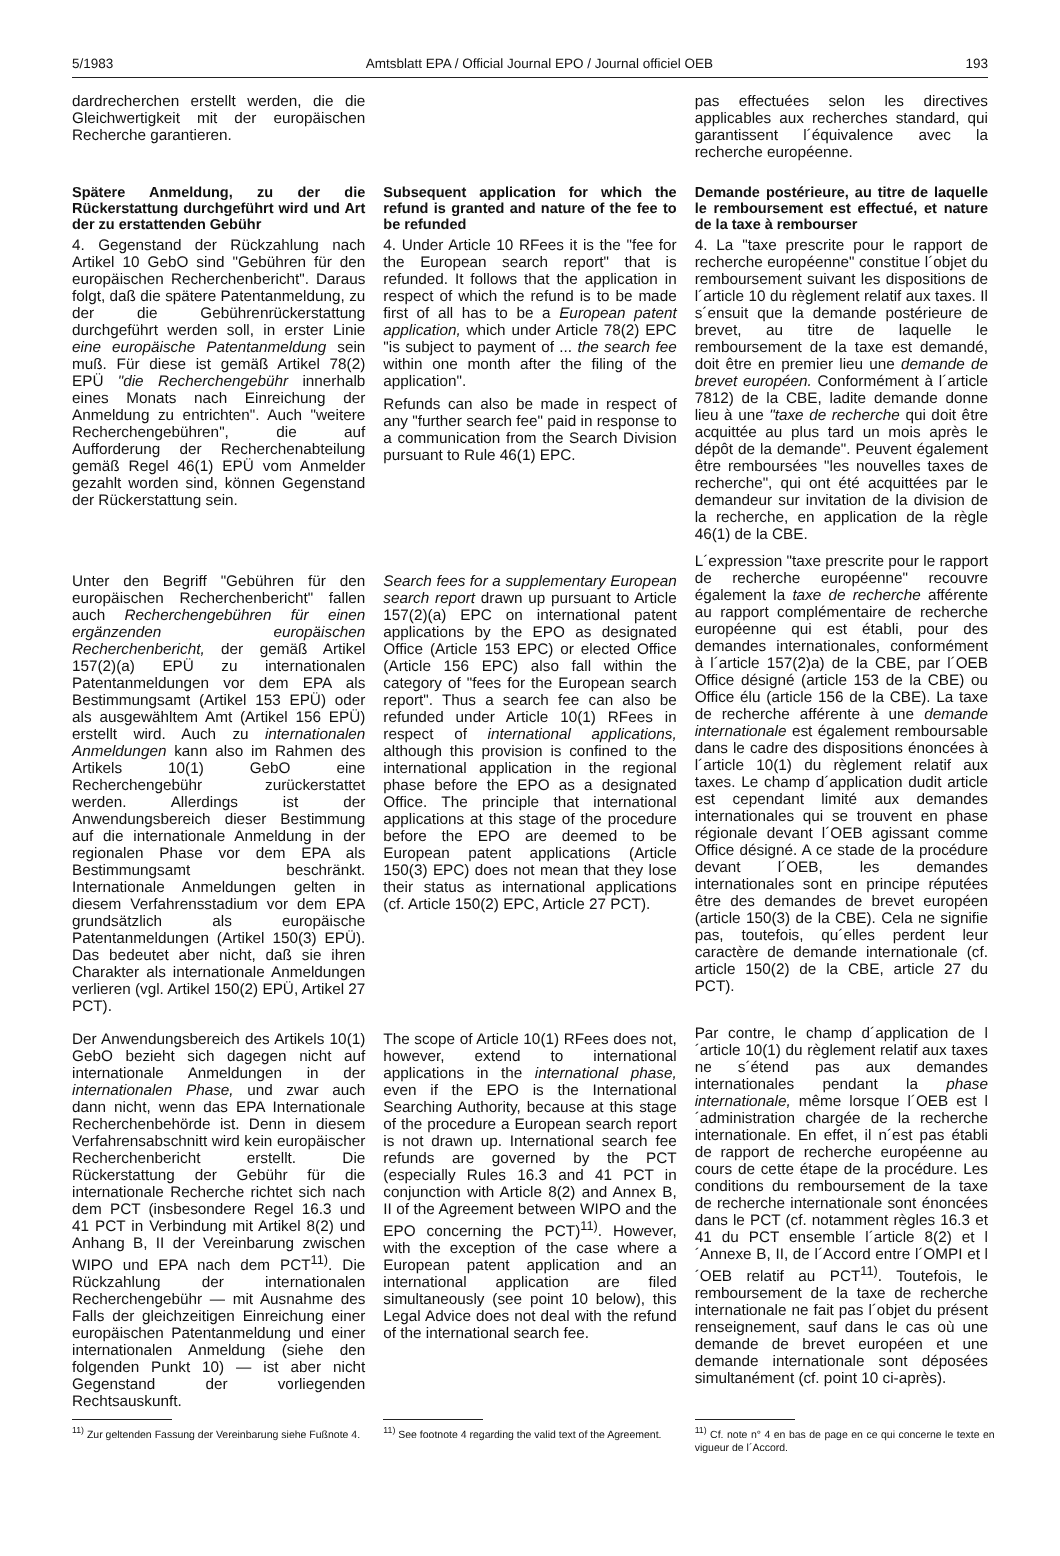5/1983 Amtsblatt EPA / Official Journal EPO / Journal officiel OEB 193
dardrecherchen erstellt werden, die die Gleichwertigkeit mit der europäischen Recherche garantieren.
pas effectuées selon les directives applicables aux recherches standard, qui garantissent l´équivalence avec la recherche européenne.
Spätere Anmeldung, zu der die Rückerstattung durchgeführt wird und Art der zu erstattenden Gebühr
4. Gegenstand der Rückzahlung nach Artikel 10 GebO sind "Gebühren für den europäischen Recherchenbericht". Daraus folgt, daß die spätere Patentanmeldung, zu der die Gebührenrückerstattung durchgeführt werden soll, in erster Linie eine europäische Patentanmeldung sein muß. Für diese ist gemäß Artikel 78(2) EPÜ "die Recherchengebühr innerhalb eines Monats nach Einreichung der Anmeldung zu entrichten". Auch "weitere Recherchengebühren", die auf Aufforderung der Recherchenabteilung gemäß Regel 46(1) EPÜ vom Anmelder gezahlt worden sind, können Gegenstand der Rückerstattung sein.
Subsequent application for which the refund is granted and nature of the fee to be refunded
4. Under Article 10 RFees it is the "fee for the European search report" that is refunded. It follows that the application in respect of which the refund is to be made first of all has to be a European patent application, which under Article 78(2) EPC "is subject to payment of ... the search fee within one month after the filing of the application".
Refunds can also be made in respect of any "further search fee" paid in response to a communication from the Search Division pursuant to Rule 46(1) EPC.
Demande postérieure, au titre de laquelle le remboursement est effectué, et nature de la taxe à rembourser
4. La "taxe prescrite pour le rapport de recherche européenne" constitue l´objet du remboursement suivant les dispositions de l´article 10 du règlement relatif aux taxes. Il s´ensuit que la demande postérieure de brevet, au titre de laquelle le remboursement de la taxe est demandé, doit être en premier lieu une demande de brevet européen. Conformément à l´article 7812) de la CBE, ladite demande donne lieu à une "taxe de recherche qui doit être acquittée au plus tard un mois après le dépôt de la demande". Peuvent également être remboursées "les nouvelles taxes de recherche", qui ont été acquittées par le demandeur sur invitation de la division de la recherche, en application de la règle 46(1) de la CBE.
Unter den Begriff "Gebühren für den europäischen Recherchenbericht" fallen auch Recherchengebühren für einen ergänzenden europäischen Recherchenbericht, der gemäß Artikel 157(2)(a) EPÜ zu internationalen Patentanmeldungen vor dem EPA als Bestimmungsamt (Artikel 153 EPÜ) oder als ausgewähltem Amt (Artikel 156 EPÜ) erstellt wird. Auch zu internationalen Anmeldungen kann also im Rahmen des Artikels 10(1) GebO eine Recherchengebühr zurückerstattet werden. Allerdings ist der Anwendungsbereich dieser Bestimmung auf die internationale Anmeldung in der regionalen Phase vor dem EPA als Bestimmungsamt beschränkt. Internationale Anmeldungen gelten in diesem Verfahrensstadium vor dem EPA grundsätzlich als europäische Patentanmeldungen (Artikel 150(3) EPÜ). Das bedeutet aber nicht, daß sie ihren Charakter als internationale Anmeldungen verlieren (vgl. Artikel 150(2) EPÜ, Artikel 27 PCT).
Search fees for a supplementary European search report drawn up pursuant to Article 157(2)(a) EPC on international patent applications by the EPO as designated Office (Article 153 EPC) or elected Office (Article 156 EPC) also fall within the category of "fees for the European search report". Thus a search fee can also be refunded under Article 10(1) RFees in respect of international applications, although this provision is confined to the international application in the regional phase before the EPO as a designated Office. The principle that international applications at this stage of the procedure before the EPO are deemed to be European patent applications (Article 150(3) EPC) does not mean that they lose their status as international applications (cf. Article 150(2) EPC, Article 27 PCT).
L´expression "taxe prescrite pour le rapport de recherche européenne" recouvre également la taxe de recherche afférente au rapport complémentaire de recherche européenne qui est établi, pour des demandes internationales, conformément à l´article 157(2)a) de la CBE, par l´OEB Office désigné (article 153 de la CBE) ou Office élu (article 156 de la CBE). La taxe de recherche afférente à une demande internationale est également remboursable dans le cadre des dispositions énoncées à l´article 10(1) du règlement relatif aux taxes. Le champ d´application dudit article est cependant limité aux demandes internationales qui se trouvent en phase régionale devant l´OEB agissant comme Office désigné. A ce stade de la procédure devant l´OEB, les demandes internationales sont en principe réputées être des demandes de brevet européen (article 150(3) de la CBE). Cela ne signifie pas, toutefois, qu´elles perdent leur caractère de demande internationale (cf. article 150(2) de la CBE, article 27 du PCT).
Der Anwendungsbereich des Artikels 10(1) GebO bezieht sich dagegen nicht auf internationale Anmeldungen in der internationalen Phase, und zwar auch dann nicht, wenn das EPA Internationale Recherchenbehörde ist. Denn in diesem Verfahrensabschnitt wird kein europäischer Recherchenbericht erstellt. Die Rückerstattung der Gebühr für die internationale Recherche richtet sich nach dem PCT (insbesondere Regel 16.3 und 41 PCT in Verbindung mit Artikel 8(2) und Anhang B, II der Vereinbarung zwischen WIPO und EPA nach dem PCT<sup>11)</sup>. Die Rückzahlung der internationalen Recherchengebühr — mit Ausnahme des Falls der gleichzeitigen Einreichung einer europäischen Patentanmeldung und einer internationalen Anmeldung (siehe den folgenden Punkt 10) — ist aber nicht Gegenstand der vorliegenden Rechtsauskunft.
The scope of Article 10(1) RFees does not, however, extend to international applications in the international phase, even if the EPO is the International Searching Authority, because at this stage of the procedure a European search report is not drawn up. International search fee refunds are governed by the PCT (especially Rules 16.3 and 41 PCT in conjunction with Article 8(2) and Annex B, II of the Agreement between WIPO and the EPO concerning the PCT)<sup>11)</sup>. However, with the exception of the case where a European patent application and an international application are filed simultaneously (see point 10 below), this Legal Advice does not deal with the refund of the international search fee.
Par contre, le champ d´application de l´article 10(1) du règlement relatif aux taxes ne s´étend pas aux demandes internationales pendant la phase internationale, même lorsque l´OEB est l´administration chargée de la recherche internationale. En effet, il n´est pas établi de rapport de recherche européenne au cours de cette étape de la procédure. Les conditions du remboursement de la taxe de recherche internationale sont énoncées dans le PCT (cf. notamment règles 16.3 et 41 du PCT ensemble l´article 8(2) et l´Annexe B, II, de l´Accord entre l´OMPI et l´OEB relatif au PCT<sup>11)</sup>. Toutefois, le remboursement de la taxe de recherche internationale ne fait pas l´objet du présent renseignement, sauf dans le cas où une demande de brevet européen et une demande internationale sont déposées simultanément (cf. point 10 ci-après).
<sup>11)</sup> Zur geltenden Fassung der Vereinbarung siehe Fußnote 4.
<sup>11)</sup> See footnote 4 regarding the valid text of the Agreement.
<sup>11)</sup> Cf. note n° 4 en bas de page en ce qui concerne le texte en vigueur de l´Accord.